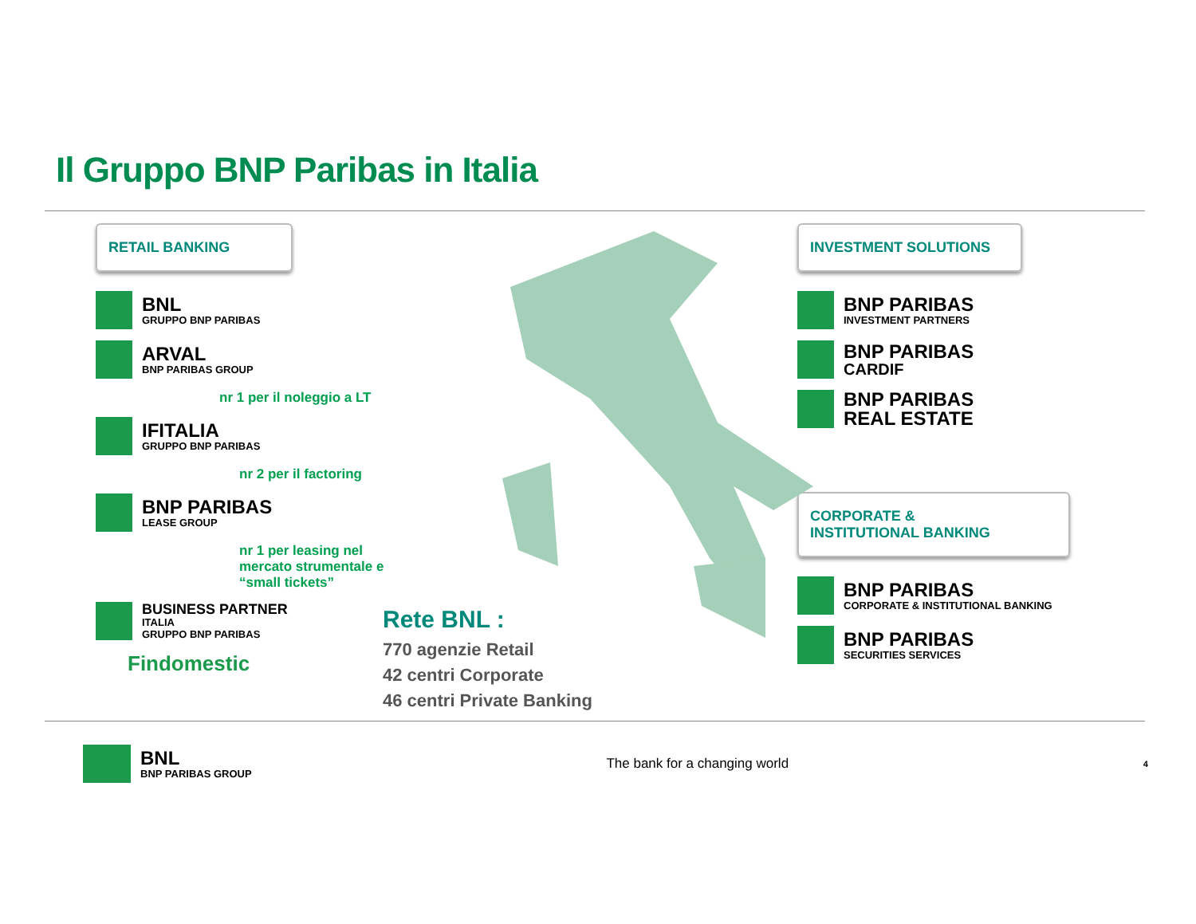Il Gruppo BNP Paribas in Italia
RETAIL BANKING
BNL
GRUPPO BNP PARIBAS
ARVAL
BNP PARIBAS GROUP
nr 1 per il noleggio a LT
IFITALIA
GRUPPO BNP PARIBAS
nr 2 per il factoring
BNP PARIBAS
LEASE GROUP
nr 1 per leasing nel
mercato strumentale e
“small tickets”
BUSINESS PARTNER
ITALIA
GRUPPO BNP PARIBAS
Findomestic
Rete BNL :
770 agenzie Retail
42 centri Corporate
46 centri Private Banking
INVESTMENT SOLUTIONS
BNP PARIBAS
INVESTMENT PARTNERS
BNP PARIBAS
CARDIF
BNP PARIBAS
REAL ESTATE
CORPORATE &
INSTITUTIONAL BANKING
BNP PARIBAS
CORPORATE & INSTITUTIONAL BANKING
BNP PARIBAS
SECURITIES SERVICES
BNL
BNP PARIBAS GROUP
The bank for a changing world
4